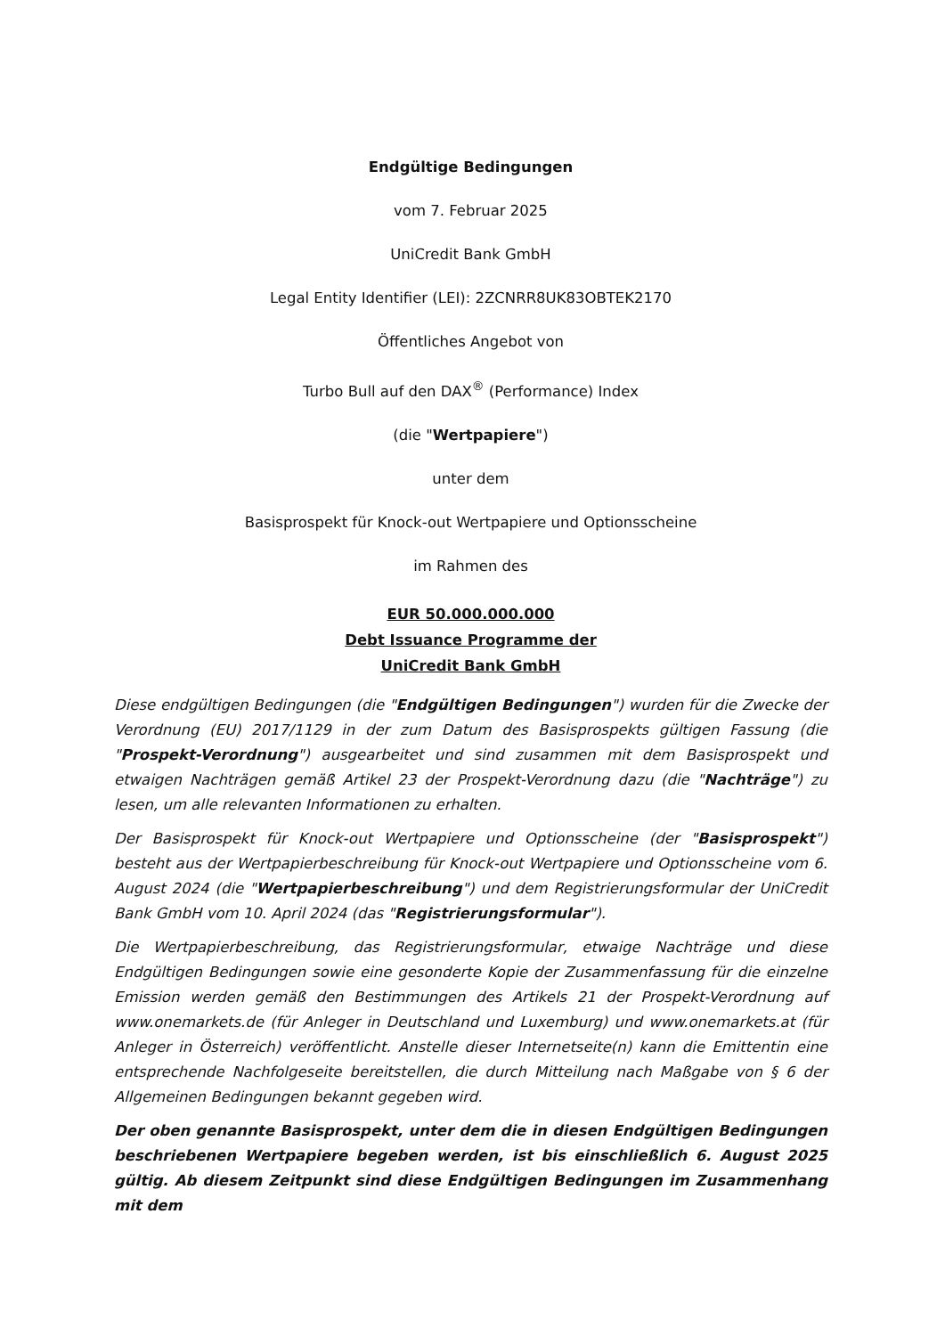Endgültige Bedingungen
vom 7. Februar 2025
UniCredit Bank GmbH
Legal Entity Identifier (LEI): 2ZCNRR8UK83OBTEK2170
Öffentliches Angebot von
Turbo Bull auf den DAX<sup>®</sup> (Performance) Index
(die "Wertpapiere")
unter dem
Basisprospekt für Knock-out Wertpapiere und Optionsscheine
im Rahmen des
EUR 50.000.000.000
Debt Issuance Programme der
UniCredit Bank GmbH
Diese endgültigen Bedingungen (die "Endgültigen Bedingungen") wurden für die Zwecke der Verordnung (EU) 2017/1129 in der zum Datum des Basisprospekts gültigen Fassung (die "Prospekt-Verordnung") ausgearbeitet und sind zusammen mit dem Basisprospekt und etwaigen Nachträgen gemäß Artikel 23 der Prospekt-Verordnung dazu (die "Nachträge") zu lesen, um alle relevanten Informationen zu erhalten.
Der Basisprospekt für Knock-out Wertpapiere und Optionsscheine (der "Basisprospekt") besteht aus der Wertpapierbeschreibung für Knock-out Wertpapiere und Optionsscheine vom 6. August 2024 (die "Wertpapierbeschreibung") und dem Registrierungsformular der UniCredit Bank GmbH vom 10. April 2024 (das "Registrierungsformular").
Die Wertpapierbeschreibung, das Registrierungsformular, etwaige Nachträge und diese Endgültigen Bedingungen sowie eine gesonderte Kopie der Zusammenfassung für die einzelne Emission werden gemäß den Bestimmungen des Artikels 21 der Prospekt-Verordnung auf www.onemarkets.de (für Anleger in Deutschland und Luxemburg) und www.onemarkets.at (für Anleger in Österreich) veröffentlicht. Anstelle dieser Internetseite(n) kann die Emittentin eine entsprechende Nachfolgeseite bereitstellen, die durch Mitteilung nach Maßgabe von § 6 der Allgemeinen Bedingungen bekannt gegeben wird.
Der oben genannte Basisprospekt, unter dem die in diesen Endgültigen Bedingungen beschriebenen Wertpapiere begeben werden, ist bis einschließlich 6. August 2025 gültig. Ab diesem Zeitpunkt sind diese Endgültigen Bedingungen im Zusammenhang mit dem